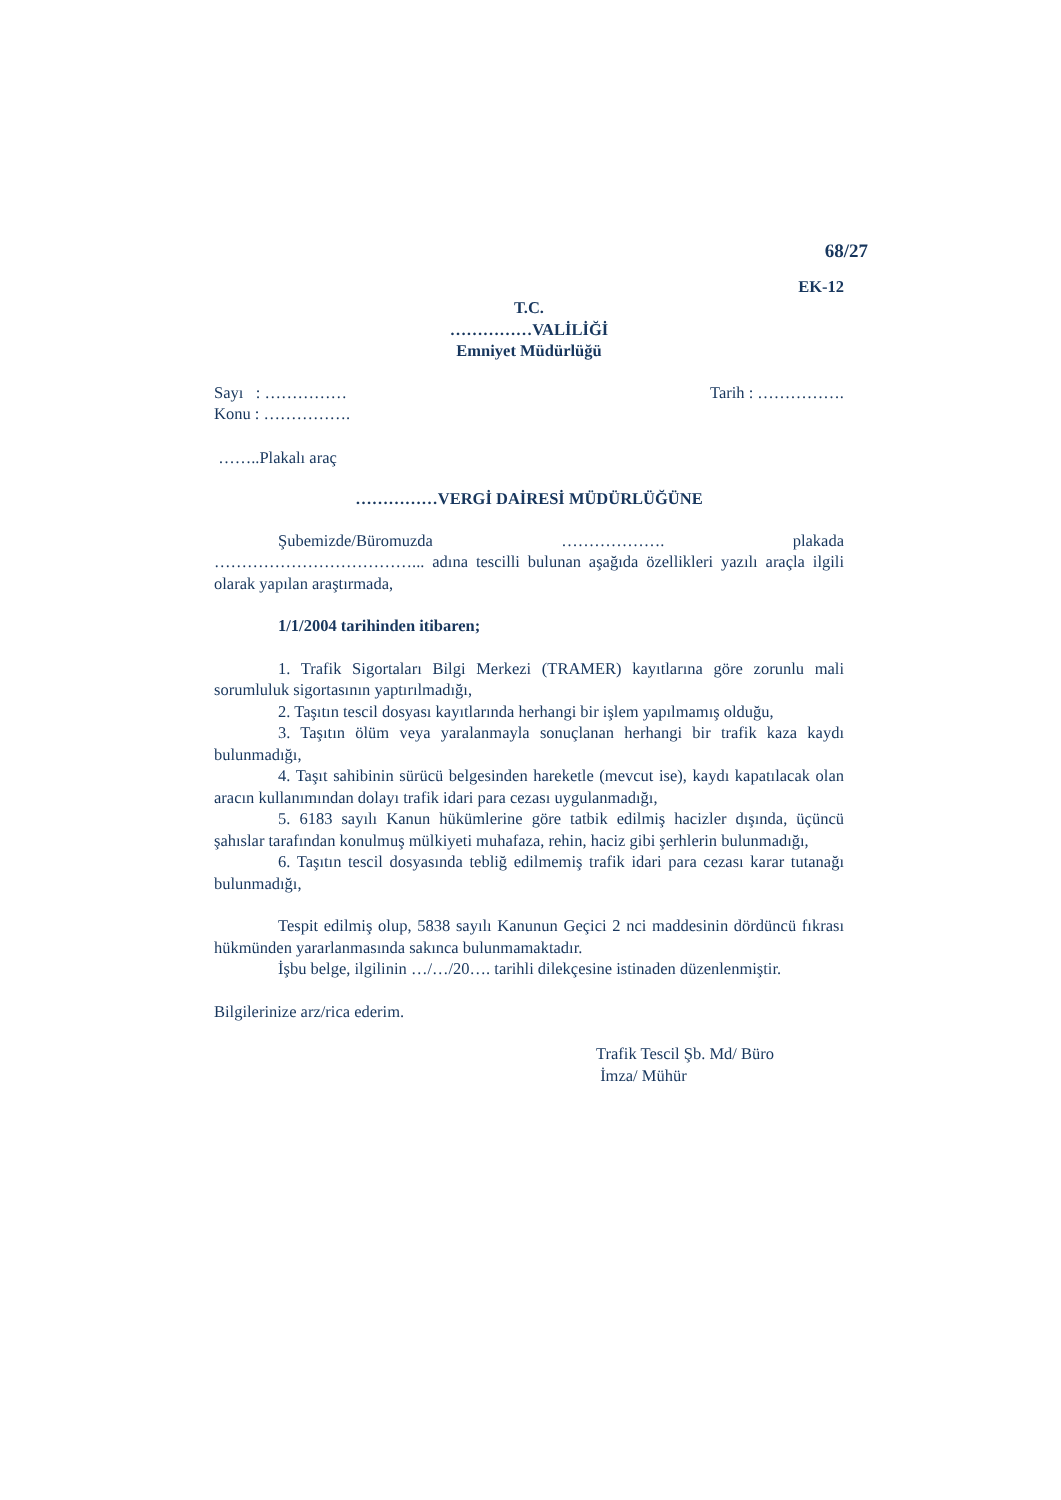68/27
EK-12
T.C.
……………VALİLİĞİ
Emniyet Müdürlüğü
Sayı : …………… Tarih : …………….
Konu : …………….
……..Plakalı araç
……………VERGİ DAİRESİ MÜDÜRLÜĞÜNE
Şubemizde/Büromuzda ………………. plakada ………………………………... adına tescilli bulunan aşağıda özellikleri yazılı araçla ilgili olarak yapılan araştırmada,
1/1/2004 tarihinden itibaren;
1. Trafik Sigortaları Bilgi Merkezi (TRAMER) kayıtlarına göre zorunlu mali sorumluluk sigortasının yaptırılmadığı,
2. Taşıtın tescil dosyası kayıtlarında herhangi bir işlem yapılmamış olduğu,
3. Taşıtın ölüm veya yaralanmayla sonuçlanan herhangi bir trafik kaza kaydı bulunmadığı,
4. Taşıt sahibinin sürücü belgesinden hareketle (mevcut ise), kaydı kapatılacak olan aracın kullanımından dolayı trafik idari para cezası uygulanmadığı,
5. 6183 sayılı Kanun hükümlerine göre tatbik edilmiş hacizler dışında, üçüncü şahıslar tarafından konulmuş mülkiyeti muhafaza, rehin, haciz gibi şerhlerin bulunmadığı,
6. Taşıtın tescil dosyasında tebliğ edilmemiş trafik idari para cezası karar tutanağı bulunmadığı,
Tespit edilmiş olup, 5838 sayılı Kanunun Geçici 2 nci maddesinin dördüncü fıkrası hükmünden yararlanmasında sakınca bulunmamaktadır.
İşbu belge, ilgilinin …/…/20…. tarihli dilekçesine istinaden düzenlenmiştir.
Bilgilerinize arz/rica ederim.
Trafik Tescil Şb. Md/ Büro
İmza/ Mühür